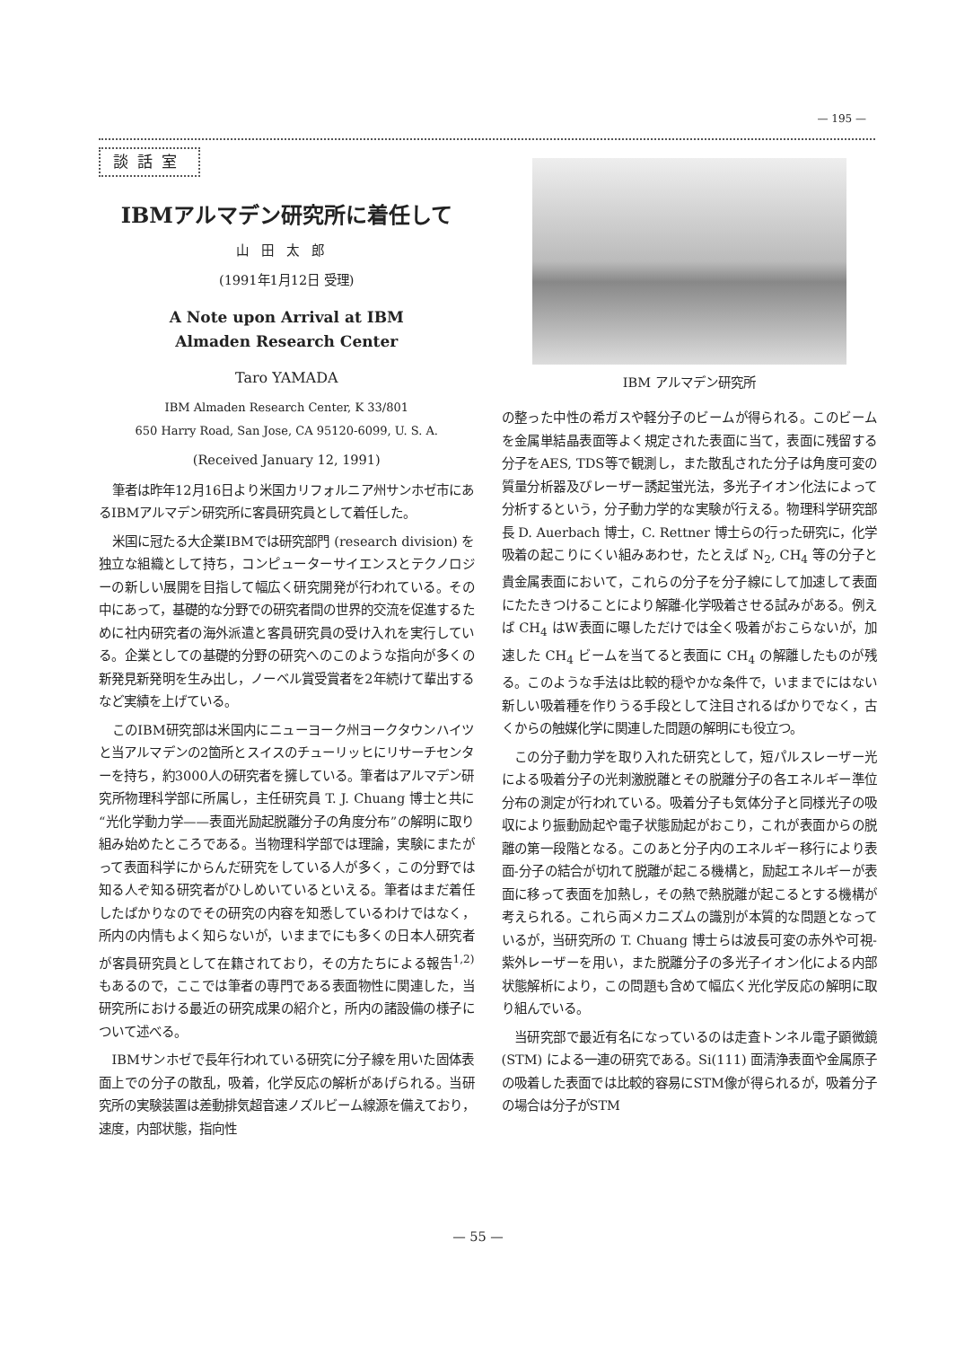— 195 —
談話室
IBMアルマデン研究所に着任して
山田太郎
(1991年1月12日 受理)
A Note upon Arrival at IBM
Almaden Research Center
Taro YAMADA
IBM Almaden Research Center, K 33/801
650 Harry Road, San Jose, CA 95120-6099, U. S. A.
(Received January 12, 1991)
筆者は昨年12月16日より米国カリフォルニア州サンホゼ市にあるIBMアルマデン研究所に客員研究員として着任した。
米国に冠たる大企業IBMでは研究部門 (research division) を独立な組織として持ち，コンピューターサイエンスとテクノロジーの新しい展開を目指して幅広く研究開発が行われている。その中にあって，基礎的な分野での研究者間の世界的交流を促進するために社内研究者の海外派遣と客員研究員の受け入れを実行している。企業としての基礎的分野の研究へのこのような指向が多くの新発見新発明を生み出し，ノーベル賞受賞者を2年続けて輩出するなど実績を上げている。
このIBM研究部は米国内にニューヨーク州ヨークタウンハイツと当アルマデンの2箇所とスイスのチューリッヒにリサーチセンターを持ち，約3000人の研究者を擁している。筆者はアルマデン研究所物理科学部に所属し，主任研究員 T. J. Chuang 博士と共に“光化学動力学——表面光励起脱離分子の角度分布”の解明に取り組み始めたところである。当物理科学部では理論，実験にまたがって表面科学にからんだ研究をしている人が多く，この分野では知る人ぞ知る研究者がひしめいているといえる。筆者はまだ着任したばかりなのでその研究の内容を知悉しているわけではなく，所内の内情もよく知らないが，いままでにも多くの日本人研究者が客員研究員として在籍されており，その方たちによる報告<sup>1,2)</sup> もあるので，ここでは筆者の専門である表面物性に関連した，当研究所における最近の研究成果の紹介と，所内の諸設備の様子について述べる。
IBMサンホゼで長年行われている研究に分子線を用いた固体表面上での分子の散乱，吸着，化学反応の解析があげられる。当研究所の実験装置は差動排気超音速ノズルビーム線源を備えており，速度，内部状態，指向性
IBM アルマデン研究所
の整った中性の希ガスや軽分子のビームが得られる。このビームを金属単結晶表面等よく規定された表面に当て，表面に残留する分子をAES, TDS等で観測し，また散乱された分子は角度可変の質量分析器及びレーザー誘起蛍光法，多光子イオン化法によって分析するという，分子動力学的な実験が行える。物理科学研究部長 D. Auerbach 博士，C. Rettner 博士らの行った研究に，化学吸着の起こりにくい組みあわせ，たとえば N<sub>2</sub>, CH<sub>4</sub> 等の分子と貴金属表面において，これらの分子を分子線にして加速して表面にたたきつけることにより解離-化学吸着させる試みがある。例えば CH<sub>4</sub> はW表面に曝しただけでは全く吸着がおこらないが，加速した CH<sub>4</sub> ビームを当てると表面に CH<sub>4</sub> の解離したものが残る。このような手法は比較的穏やかな条件で，いままでにはない新しい吸着種を作りうる手段として注目されるばかりでなく，古くからの触媒化学に関連した問題の解明にも役立つ。
この分子動力学を取り入れた研究として，短パルスレーザー光による吸着分子の光刺激脱離とその脱離分子の各エネルギー準位分布の測定が行われている。吸着分子も気体分子と同様光子の吸収により振動励起や電子状態励起がおこり，これが表面からの脱離の第一段階となる。このあと分子内のエネルギー移行により表面-分子の結合が切れて脱離が起こる機構と，励起エネルギーが表面に移って表面を加熱し，その熱で熱脱離が起こるとする機構が考えられる。これら両メカニズムの識別が本質的な問題となっているが，当研究所の T. Chuang 博士らは波長可変の赤外や可視-紫外レーザーを用い，また脱離分子の多光子イオン化による内部状態解析により，この問題も含めて幅広く光化学反応の解明に取り組んでいる。
当研究部で最近有名になっているのは走査トンネル電子顕微鏡 (STM) による一連の研究である。Si(111) 面清浄表面や金属原子の吸着した表面では比較的容易にSTM像が得られるが，吸着分子の場合は分子がSTM
— 55 —